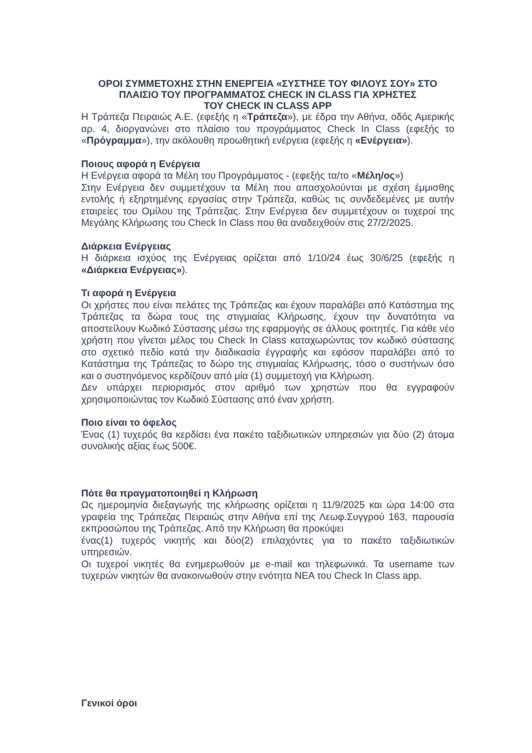ΟΡΟΙ ΣΥΜΜΕΤΟΧΗΣ ΣΤΗΝ ΕΝΕΡΓΕΙΑ «ΣΥΣΤΗΣΕ ΤΟΥ ΦΙΛΟΥΣ ΣΟΥ» ΣΤΟ ΠΛΑΙΣΙΟ ΤΟΥ ΠΡΟΓΡΑΜΜΑΤΟΣ CHECK IN CLASS ΓΙΑ ΧΡΗΣΤΕΣ
ΤΟΥ CHECK IN CLASS APP
Η Τράπεζα Πειραιώς Α.Ε. (εφεξής η «Τράπεζα»), με έδρα την Αθήνα, οδός Αμερικής αρ. 4, διοργανώνει στο πλαίσιο του προγράμματος Check In Class (εφεξής το «Πρόγραμμα»), την ακόλουθη προωθητική ενέργεια (εφεξής η «Ενέργεια»).
Ποιους αφορά η Ενέργεια
Η Ενέργεια αφορά τα Μέλη του Προγράμματος - (εφεξής τα/το «Μέλη/ος»)
Στην Ενέργεια δεν συμμετέχουν τα Μέλη που απασχολούνται με σχέση έμμισθης εντολής ή εξηρτημένης εργασίας στην Τράπεζα, καθώς τις συνδεδεμένες με αυτήν εταιρείες του Ομίλου της Τράπεζας. Στην Ενέργεια δεν συμμετέχουν οι τυχεροί της Μεγάλης Κλήρωσης του Check In Class που θα αναδειχθούν στις 27/2/2025.
Διάρκεια Ενέργειας
Η διάρκεια ισχύος της Ενέργειας ορίζεται από 1/10/24 έως 30/6/25 (εφεξής η «Διάρκεια Ενέργειας»).
Τι αφορά η Ενέργεια
Οι χρήστες που είναι πελάτες της Τράπεζας και έχουν παραλάβει από Κατάστημα της Τράπεζας τα δώρα τους της στιγμιαίας Κλήρωσης, έχουν την δυνατότητα να αποστείλουν Κωδικό Σύστασης μέσω της εφαρμογής σε άλλους φοιτητές. Για κάθε νέο χρήστη που γίνεται μέλος του Check In Class καταχωρώντας τον κωδικό σύστασης στο σχετικό πεδίο κατά την διαδικασία έγγραφής και εφόσον παραλάβει από το Κατάστημα της Τράπεζας το δώρο της στιγμιαίας Κλήρωσης, τόσο ο συστήνων όσο και ο συστηνόμενος κερδίζουν από μία (1) συμμετοχή για Κλήρωση.
Δεν υπάρχει περιορισμός στον αριθμό των χρηστών που θα εγγραφούν χρησιμοποιώντας τον Κωδικό Σύστασης από έναν χρήστη.
Ποιο είναι το όφελος
Ένας (1) τυχερός θα κερδίσει ένα πακέτο ταξιδιωτικών υπηρεσιών για δύο (2) άτομα συνολικής αξίας έως 500€.
Πότε θα πραγματοποιηθεί η Κλήρωση
Ως ημερομηνία διεξαγωγής της κλήρωσης ορίζεται η 11/9/2025 και ώρα 14:00 στα γραφεία της Τράπεζας Πειραιώς στην Αθήνα επί της Λεωφ.Συγγρού 163, παρουσία εκπροσώπου της Τράπεζας. Από την Κλήρωση θα προκύψει
ένας(1) τυχερός νικητής και δύο(2) επιλαχόντες για το πακέτο ταξιδιωτικών υπηρεσιών.
Οι τυχεροί νικητές θα ενημερωθούν με e-mail και τηλεφωνικά. Τα username των τυχερών νικητών θα ανακοινωθούν στην ενότητα ΝΕΑ του Check In Class app.
Γενικοί όροι